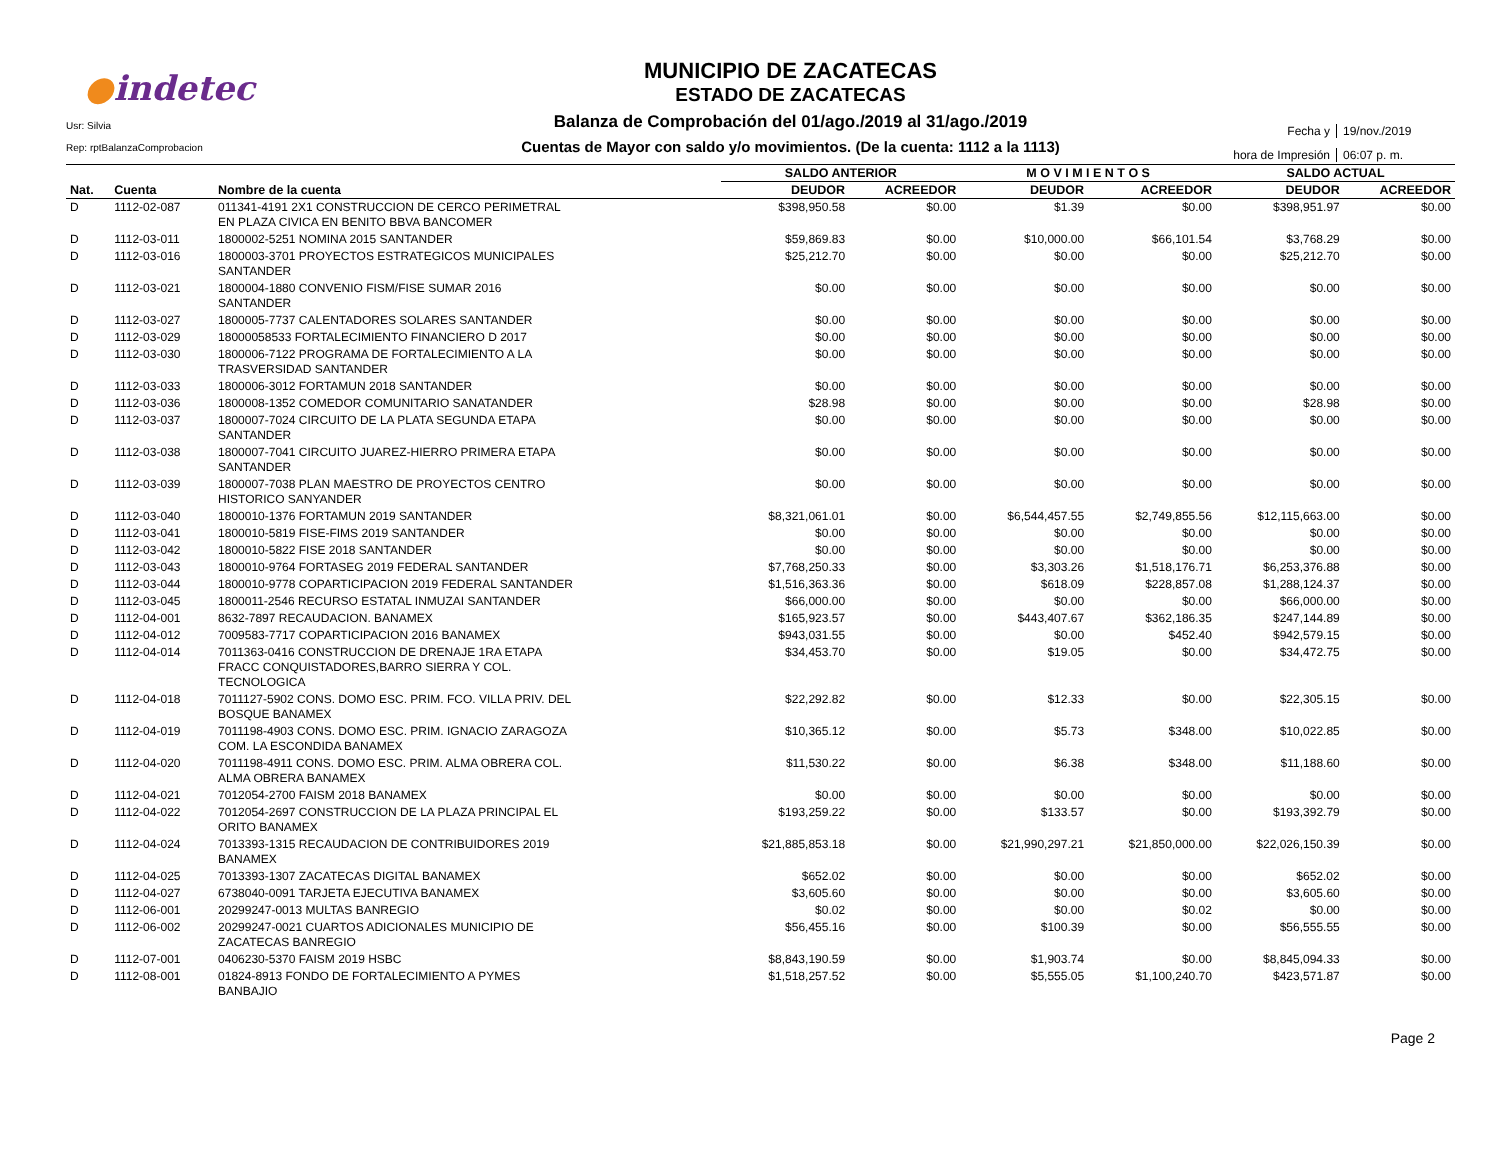●indetec
Usr: Silvia
Rep: rptBalanzaComprobacion
MUNICIPIO DE ZACATECAS
ESTADO DE ZACATECAS
Balanza de Comprobación del 01/ago./2019 al 31/ago./2019
Cuentas de Mayor con saldo y/o movimientos. (De la cuenta: 1112 a la 1113)
Fecha y 19/nov./2019
hora de Impresión 06:07 p. m.
| | | | SALDO ANTERIOR | | M O V I M I E N T O S | | SALDO ACTUAL | |
| --- | --- | --- | --- | --- | --- | --- | --- | --- |
| Nat. | Cuenta | Nombre de la cuenta | DEUDOR | ACREEDOR | DEUDOR | ACREEDOR | DEUDOR | ACREEDOR |
| D | 1112-02-087 | 011341-4191 2X1 CONSTRUCCION DE CERCO PERIMETRAL EN PLAZA CIVICA EN BENITO BBVA BANCOMER | $398,950.58 | $0.00 | $1.39 | $0.00 | $398,951.97 | $0.00 |
| D | 1112-03-011 | 1800002-5251 NOMINA 2015 SANTANDER | $59,869.83 | $0.00 | $10,000.00 | $66,101.54 | $3,768.29 | $0.00 |
| D | 1112-03-016 | 1800003-3701 PROYECTOS ESTRATEGICOS MUNICIPALES SANTANDER | $25,212.70 | $0.00 | $0.00 | $0.00 | $25,212.70 | $0.00 |
| D | 1112-03-021 | 1800004-1880 CONVENIO FISM/FISE SUMAR 2016 SANTANDER | $0.00 | $0.00 | $0.00 | $0.00 | $0.00 | $0.00 |
| D | 1112-03-027 | 1800005-7737 CALENTADORES SOLARES SANTANDER | $0.00 | $0.00 | $0.00 | $0.00 | $0.00 | $0.00 |
| D | 1112-03-029 | 18000058533 FORTALECIMIENTO FINANCIERO D 2017 | $0.00 | $0.00 | $0.00 | $0.00 | $0.00 | $0.00 |
| D | 1112-03-030 | 1800006-7122 PROGRAMA DE FORTALECIMIENTO A LA TRASVERSIDAD SANTANDER | $0.00 | $0.00 | $0.00 | $0.00 | $0.00 | $0.00 |
| D | 1112-03-033 | 1800006-3012 FORTAMUN 2018 SANTANDER | $0.00 | $0.00 | $0.00 | $0.00 | $0.00 | $0.00 |
| D | 1112-03-036 | 1800008-1352 COMEDOR COMUNITARIO SANATANDER | $28.98 | $0.00 | $0.00 | $0.00 | $28.98 | $0.00 |
| D | 1112-03-037 | 1800007-7024 CIRCUITO DE LA PLATA SEGUNDA ETAPA SANTANDER | $0.00 | $0.00 | $0.00 | $0.00 | $0.00 | $0.00 |
| D | 1112-03-038 | 1800007-7041 CIRCUITO JUAREZ-HIERRO PRIMERA ETAPA SANTANDER | $0.00 | $0.00 | $0.00 | $0.00 | $0.00 | $0.00 |
| D | 1112-03-039 | 1800007-7038 PLAN MAESTRO DE PROYECTOS CENTRO HISTORICO SANYANDER | $0.00 | $0.00 | $0.00 | $0.00 | $0.00 | $0.00 |
| D | 1112-03-040 | 1800010-1376 FORTAMUN 2019 SANTANDER | $8,321,061.01 | $0.00 | $6,544,457.55 | $2,749,855.56 | $12,115,663.00 | $0.00 |
| D | 1112-03-041 | 1800010-5819 FISE-FIMS 2019 SANTANDER | $0.00 | $0.00 | $0.00 | $0.00 | $0.00 | $0.00 |
| D | 1112-03-042 | 1800010-5822 FISE 2018 SANTANDER | $0.00 | $0.00 | $0.00 | $0.00 | $0.00 | $0.00 |
| D | 1112-03-043 | 1800010-9764 FORTASEG 2019 FEDERAL SANTANDER | $7,768,250.33 | $0.00 | $3,303.26 | $1,518,176.71 | $6,253,376.88 | $0.00 |
| D | 1112-03-044 | 1800010-9778 COPARTICIPACION 2019 FEDERAL SANTANDER | $1,516,363.36 | $0.00 | $618.09 | $228,857.08 | $1,288,124.37 | $0.00 |
| D | 1112-03-045 | 1800011-2546 RECURSO ESTATAL INMUZAI SANTANDER | $66,000.00 | $0.00 | $0.00 | $0.00 | $66,000.00 | $0.00 |
| D | 1112-04-001 | 8632-7897 RECAUDACION. BANAMEX | $165,923.57 | $0.00 | $443,407.67 | $362,186.35 | $247,144.89 | $0.00 |
| D | 1112-04-012 | 7009583-7717 COPARTICIPACION 2016 BANAMEX | $943,031.55 | $0.00 | $0.00 | $452.40 | $942,579.15 | $0.00 |
| D | 1112-04-014 | 7011363-0416 CONSTRUCCION DE DRENAJE 1RA ETAPA FRACC CONQUISTADORES,BARRO SIERRA Y COL. TECNOLOGICA | $34,453.70 | $0.00 | $19.05 | $0.00 | $34,472.75 | $0.00 |
| D | 1112-04-018 | 7011127-5902 CONS. DOMO ESC. PRIM. FCO. VILLA PRIV. DEL BOSQUE BANAMEX | $22,292.82 | $0.00 | $12.33 | $0.00 | $22,305.15 | $0.00 |
| D | 1112-04-019 | 7011198-4903 CONS. DOMO ESC. PRIM. IGNACIO ZARAGOZA COM. LA ESCONDIDA BANAMEX | $10,365.12 | $0.00 | $5.73 | $348.00 | $10,022.85 | $0.00 |
| D | 1112-04-020 | 7011198-4911 CONS. DOMO ESC. PRIM. ALMA OBRERA COL. ALMA OBRERA BANAMEX | $11,530.22 | $0.00 | $6.38 | $348.00 | $11,188.60 | $0.00 |
| D | 1112-04-021 | 7012054-2700 FAISM 2018 BANAMEX | $0.00 | $0.00 | $0.00 | $0.00 | $0.00 | $0.00 |
| D | 1112-04-022 | 7012054-2697 CONSTRUCCION DE LA PLAZA PRINCIPAL EL ORITO BANAMEX | $193,259.22 | $0.00 | $133.57 | $0.00 | $193,392.79 | $0.00 |
| D | 1112-04-024 | 7013393-1315 RECAUDACION DE CONTRIBUIDORES 2019 BANAMEX | $21,885,853.18 | $0.00 | $21,990,297.21 | $21,850,000.00 | $22,026,150.39 | $0.00 |
| D | 1112-04-025 | 7013393-1307 ZACATECAS DIGITAL BANAMEX | $652.02 | $0.00 | $0.00 | $0.00 | $652.02 | $0.00 |
| D | 1112-04-027 | 6738040-0091 TARJETA EJECUTIVA BANAMEX | $3,605.60 | $0.00 | $0.00 | $0.00 | $3,605.60 | $0.00 |
| D | 1112-06-001 | 20299247-0013 MULTAS BANREGIO | $0.02 | $0.00 | $0.00 | $0.02 | $0.00 | $0.00 |
| D | 1112-06-002 | 20299247-0021 CUARTOS ADICIONALES MUNICIPIO DE ZACATECAS BANREGIO | $56,455.16 | $0.00 | $100.39 | $0.00 | $56,555.55 | $0.00 |
| D | 1112-07-001 | 0406230-5370 FAISM 2019 HSBC | $8,843,190.59 | $0.00 | $1,903.74 | $0.00 | $8,845,094.33 | $0.00 |
| D | 1112-08-001 | 01824-8913 FONDO DE FORTALECIMIENTO A PYMES BANBAJIO | $1,518,257.52 | $0.00 | $5,555.05 | $1,100,240.70 | $423,571.87 | $0.00 |
Page 2